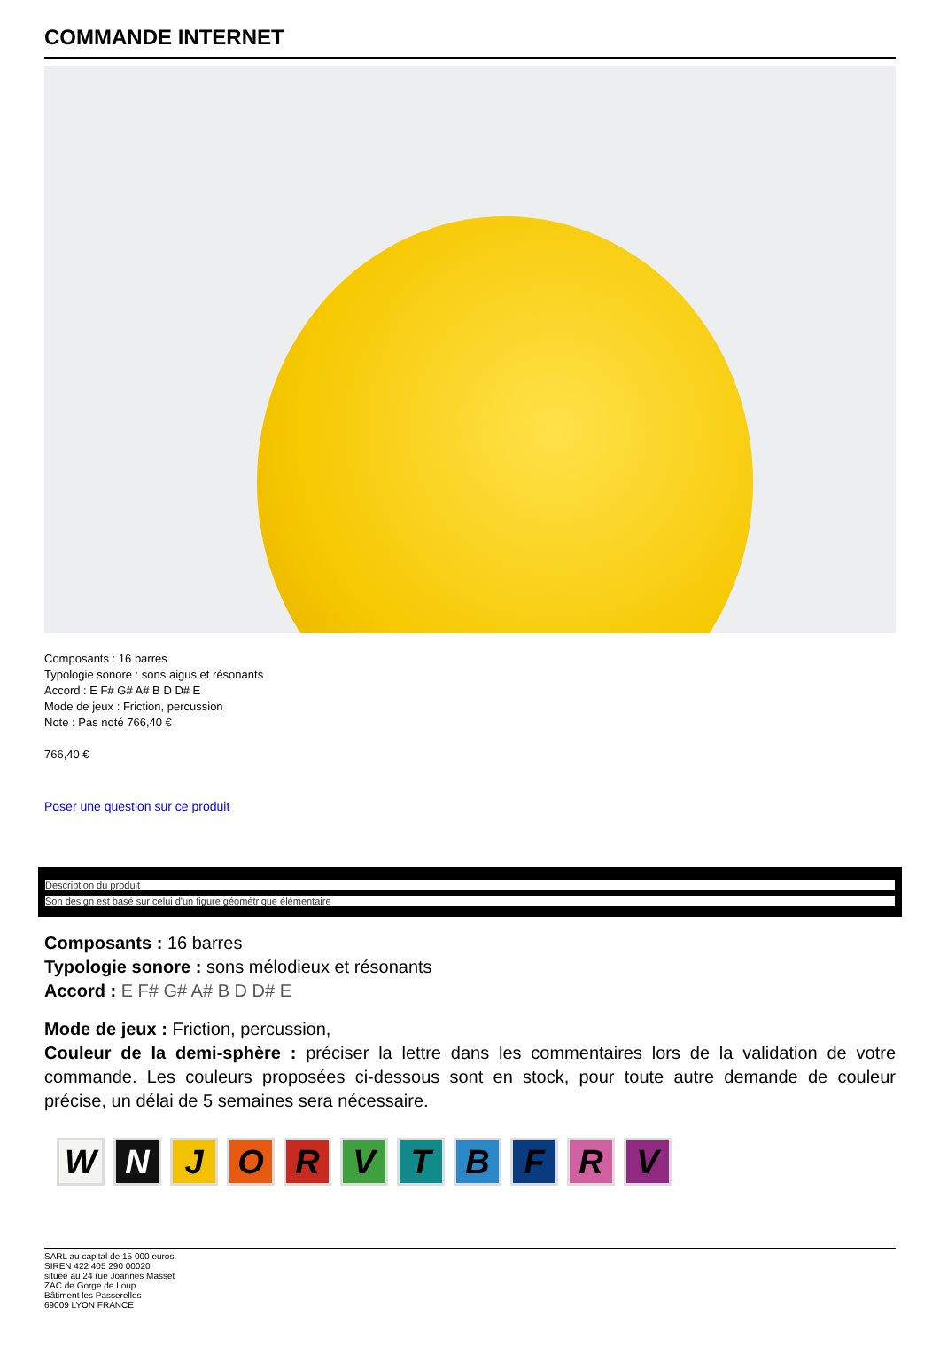COMMANDE INTERNET
Composants : 16 barres
Typologie sonore : sons aigus et résonants
Accord : E F# G# A# B D D# E
Mode de jeux : Friction, percussion
Note : Pas noté 766,40 €
766,40 €
Poser une question sur ce produit
Description du produit
Son design est basé sur celui d'un figure géométrique élémentaire
Composants : 16 barres
Typologie sonore : sons mélodieux et résonants
Accord : E F# G# A# B D D# E
Mode de jeux : Friction, percussion,
Couleur de la demi-sphère : préciser la lettre dans les commentaires lors de la validation de votre commande. Les couleurs proposées ci-dessous sont en stock, pour toute autre demande de couleur précise, un délai de 5 semaines sera nécessaire.
W N J O R V T B F R V
SARL au capital de 15 000 euros.
SIREN 422 405 290 00020
située au 24 rue Joannès Masset
ZAC de Gorge de Loup
Bâtiment les Passerelles
69009 LYON FRANCE